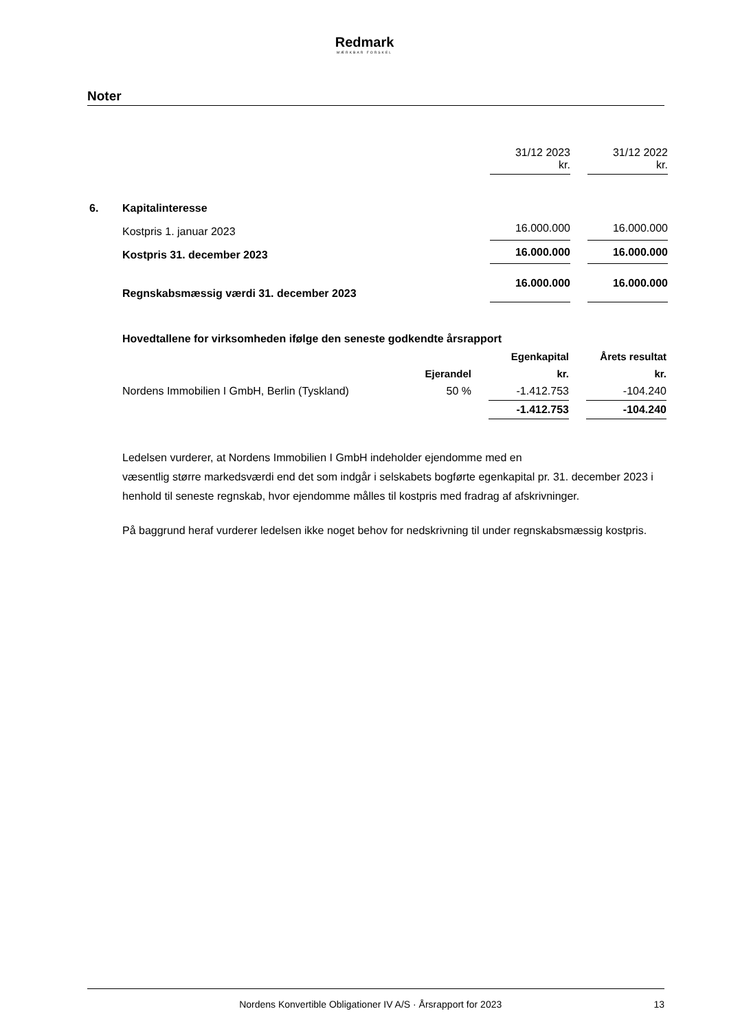Redmark
MÆRKBAR FORSKEL
Noter
| | | 31/12 2023 kr. | | 31/12 2022 kr. |
| 6. | Kapitalinteresse | | | |
| | Kostpris 1. januar 2023 | 16.000.000 | | 16.000.000 |
| | Kostpris 31. december 2023 | 16.000.000 | | 16.000.000 |
| | Regnskabsmæssig værdi 31. december 2023 | 16.000.000 | | 16.000.000 |
| Hovedtallene for virksomheden ifølge den seneste godkendte årsrapport | | | | | |
| | | | Egenkapital | | Årets resultat |
| | Ejerandel | | kr. | | kr. |
| Nordens Immobilien I GmbH, Berlin (Tyskland) | 50 % | | -1.412.753 | | -104.240 |
| | | | -1.412.753 | | -104.240 |
Ledelsen vurderer, at Nordens Immobilien I GmbH indeholder ejendomme med en
væsentlig større markedsværdi end det som indgår i selskabets bogførte egenkapital pr. 31. december 2023 i henhold til seneste regnskab, hvor ejendomme målles til kostpris med fradrag af afskrivninger.
På baggrund heraf vurderer ledelsen ikke noget behov for nedskrivning til under regnskabsmæssig kostpris.
Nordens Konvertible Obligationer IV A/S · Årsrapport for 2023 13